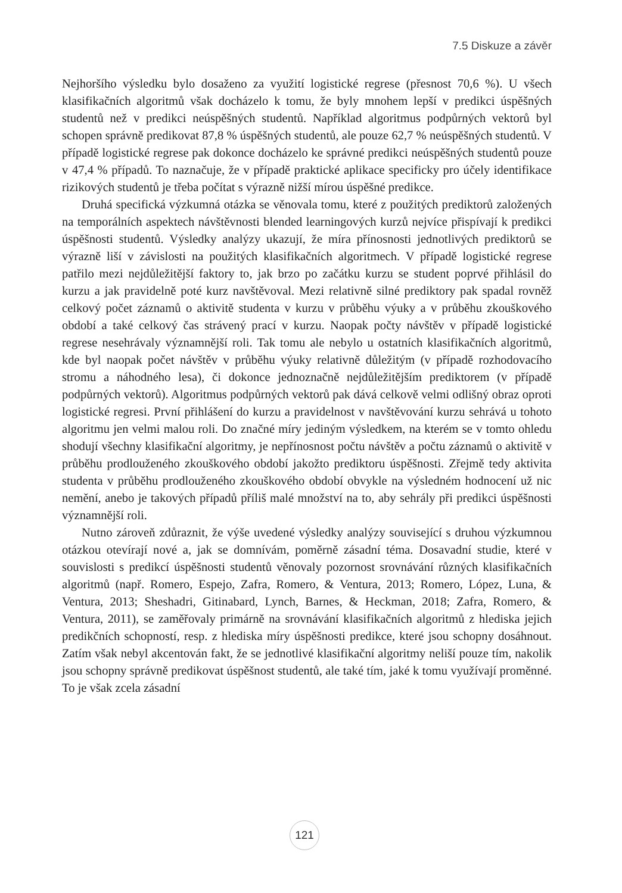7.5 Diskuze a závěr
Nejhoršího výsledku bylo dosaženo za využití logistické regrese (přesnost 70,6 %). U všech klasifikačních algoritmů však docházelo k tomu, že byly mnohem lepší v predikci úspěšných studentů než v predikci neúspěšných studentů. Například algoritmus podpůrných vektorů byl schopen správně predikovat 87,8 % úspěšných studentů, ale pouze 62,7 % neúspěšných studentů. V případě logistické regrese pak dokonce docházelo ke správné predikci neúspěšných studentů pouze v 47,4 % případů. To naznačuje, že v případě praktické aplikace specificky pro účely identifikace rizikových studentů je třeba počítat s výrazně nižší mírou úspěšné predikce.
Druhá specifická výzkumná otázka se věnovala tomu, které z použitých prediktorů založených na temporálních aspektech návštěvnosti blended learningových kurzů nejvíce přispívají k predikci úspěšnosti studentů. Výsledky analýzy ukazují, že míra přínosnosti jednotlivých prediktorů se výrazně liší v závislosti na použitých klasifikačních algoritmech. V případě logistické regrese patřilo mezi nejdůležitější faktory to, jak brzo po začátku kurzu se student poprvé přihlásil do kurzu a jak pravidelně poté kurz navštěvoval. Mezi relativně silné prediktory pak spadal rovněž celkový počet záznamů o aktivitě studenta v kurzu v průběhu výuky a v průběhu zkouškového období a také celkový čas strávený prací v kurzu. Naopak počty návštěv v případě logistické regrese nesehrávaly významnější roli. Tak tomu ale nebylo u ostatních klasifikačních algoritmů, kde byl naopak počet návštěv v průběhu výuky relativně důležitým (v případě rozhodovacího stromu a náhodného lesa), či dokonce jednoznačně nejdůležitějším prediktorem (v případě podpůrných vektorů). Algoritmus podpůrných vektorů pak dává celkově velmi odlišný obraz oproti logistické regresi. První přihlášení do kurzu a pravidelnost v navštěvování kurzu sehrává u tohoto algoritmu jen velmi malou roli. Do značné míry jediným výsledkem, na kterém se v tomto ohledu shodují všechny klasifikační algoritmy, je nepřínosnost počtu návštěv a počtu záznamů o aktivitě v průběhu prodlouženého zkouškového období jakožto prediktoru úspěšnosti. Zřejmě tedy aktivita studenta v průběhu prodlouženého zkouškového období obvykle na výsledném hodnocení už nic nemění, anebo je takových případů příliš malé množství na to, aby sehrály při predikci úspěšnosti významnější roli.
Nutno zároveň zdůraznit, že výše uvedené výsledky analýzy související s druhou výzkumnou otázkou otevírají nové a, jak se domnívám, poměrně zásadní téma. Dosavadní studie, které v souvislosti s predikcí úspěšnosti studentů věnovaly pozornost srovnávání různých klasifikačních algoritmů (např. Romero, Espejo, Zafra, Romero, & Ventura, 2013; Romero, López, Luna, & Ventura, 2013; Sheshadri, Gitinabard, Lynch, Barnes, & Heckman, 2018; Zafra, Romero, & Ventura, 2011), se zaměřovaly primárně na srovnávání klasifikačních algoritmů z hlediska jejich predikčních schopností, resp. z hlediska míry úspěšnosti predikce, které jsou schopny dosáhnout. Zatím však nebyl akcentován fakt, že se jednotlivé klasifikační algoritmy neliší pouze tím, nakolik jsou schopny správně predikovat úspěšnost studentů, ale také tím, jaké k tomu využívají proměnné. To je však zcela zásadní
121